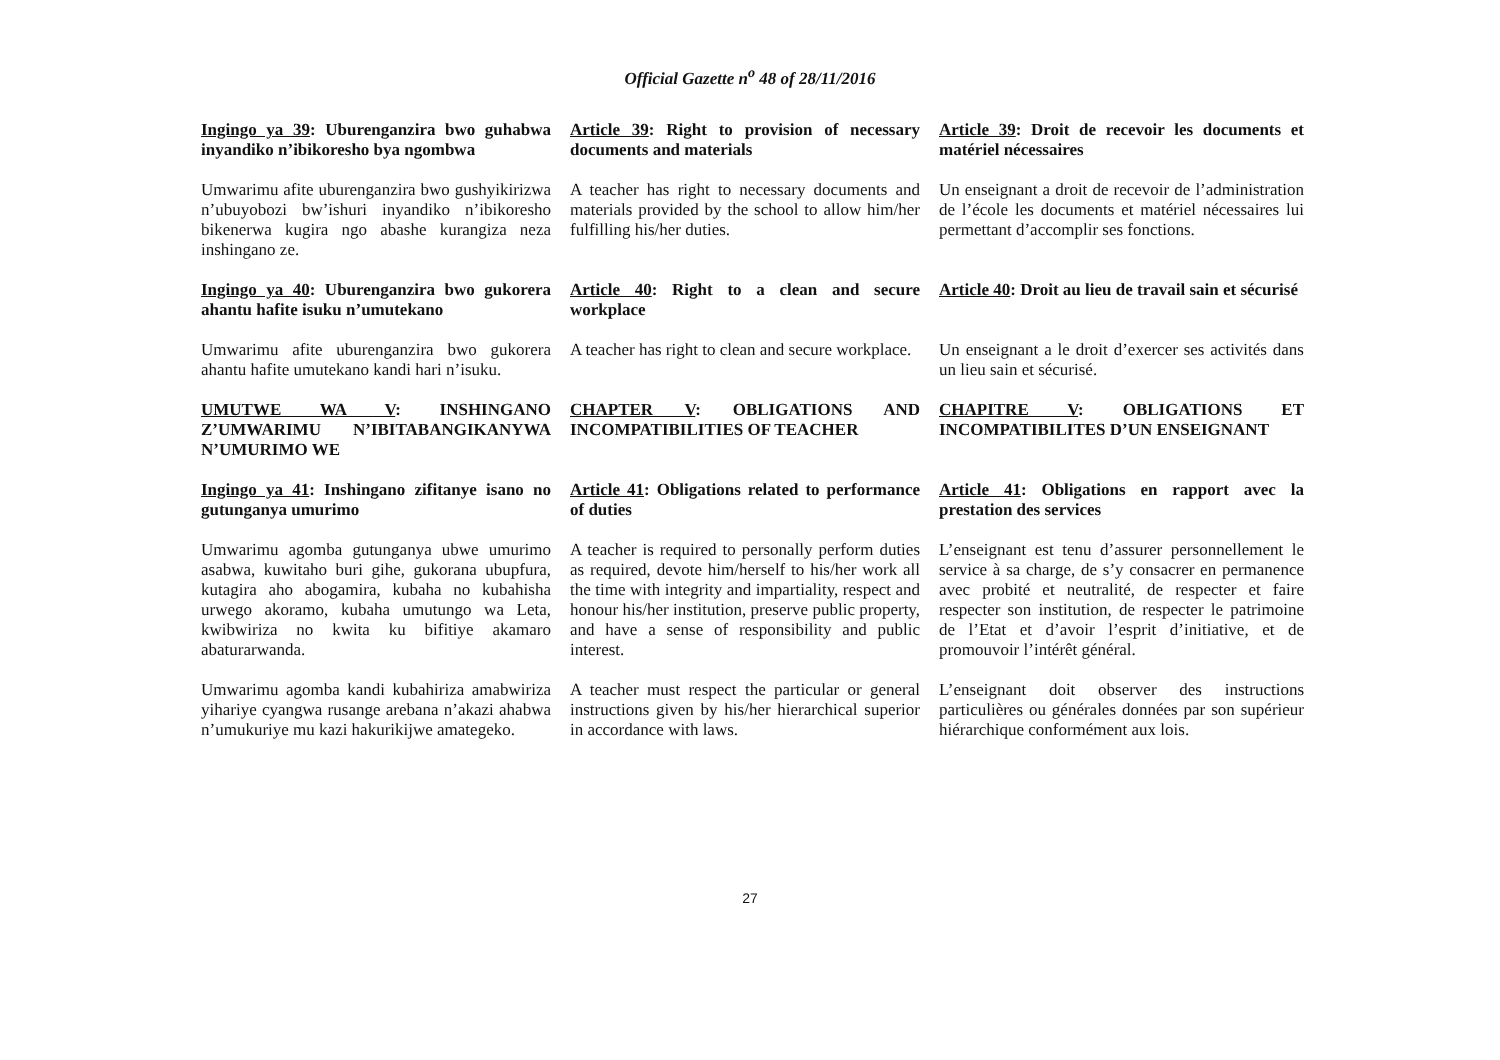Official Gazette n<sup>o</sup> 48 of 28/11/2016
Ingingo ya 39: Uburenganzira bwo guhabwa inyandiko n’ibikoresho bya ngombwa
Article 39: Right to provision of necessary documents and materials
Article 39: Droit de recevoir les documents et matériel nécessaires
Umwarimu afite uburenganzira bwo gushyikirizwa n’ubuyobozi bw’ishuri inyandiko n’ibikoresho bikenerwa kugira ngo abashe kurangiza neza inshingano ze.
A teacher has right to necessary documents and materials provided by the school to allow him/her fulfilling his/her duties.
Un enseignant a droit de recevoir de l’administration de l’école les documents et matériel nécessaires lui permettant d’accomplir ses fonctions.
Ingingo ya 40: Uburenganzira bwo gukorera ahantu hafite isuku n’umutekano
Article 40: Right to a clean and secure workplace
Article 40: Droit au lieu de travail sain et sécurisé
Umwarimu afite uburenganzira bwo gukorera ahantu hafite umutekano kandi hari n’isuku.
A teacher has right to clean and secure workplace.
Un enseignant a le droit d’exercer ses activités dans un lieu sain et sécurisé.
UMUTWE WA V: INSHINGANO Z’UMWARIMU N’IBITABANGIKANYWA N’UMURIMO WE
CHAPTER V: OBLIGATIONS AND INCOMPATIBILITIES OF TEACHER
CHAPITRE V: OBLIGATIONS ET INCOMPATIBILITES D’UN ENSEIGNANT
Ingingo ya 41: Inshingano zifitanye isano no gutunganya umurimo
Article 41: Obligations related to performance of duties
Article 41: Obligations en rapport avec la prestation des services
Umwarimu agomba gutunganya ubwe umurimo asabwa, kuwitaho buri gihe, gukorana ubupfura, kutagira aho abogamira, kubaha no kubahisha urwego akoramo, kubaha umutungo wa Leta, kwibwiriza no kwita ku bifitiye akamaro abaturarwanda.
A teacher is required to personally perform duties as required, devote him/herself to his/her work all the time with integrity and impartiality, respect and honour his/her institution, preserve public property, and have a sense of responsibility and public interest.
L’enseignant est tenu d’assurer personnellement le service à sa charge, de s’y consacrer en permanence avec probité et neutralité, de respecter et faire respecter son institution, de respecter le patrimoine de l’Etat et d’avoir l’esprit d’initiative, et de promouvoir l’intérêt général.
Umwarimu agomba kandi kubahiriza amabwiriza yihariye cyangwa rusange arebana n’akazi ahabwa n’umukuriye mu kazi hakurikijwe amategeko.
A teacher must respect the particular or general instructions given by his/her hierarchical superior in accordance with laws.
L’enseignant doit observer des instructions particulières ou générales données par son supérieur hiérarchique conformément aux lois.
27